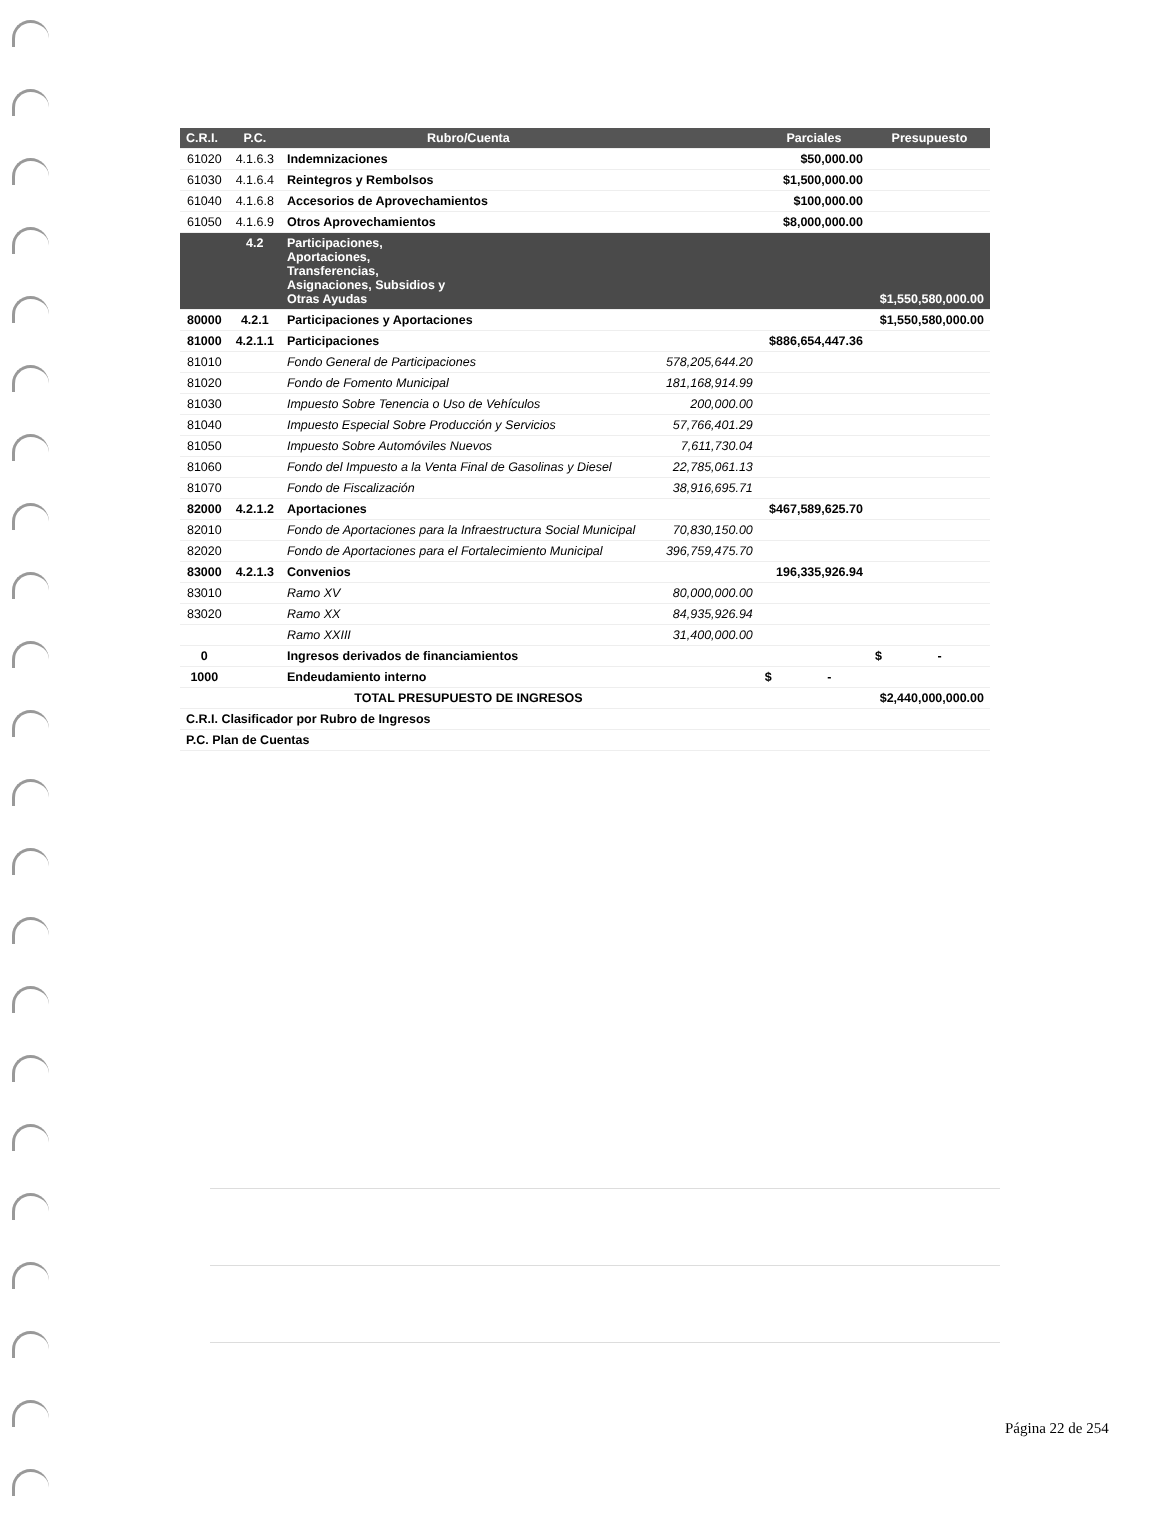| C.R.I. | P.C. | Rubro/Cuenta | | Parciales | Presupuesto |
| --- | --- | --- | --- | --- | --- |
| 61020 | 4.1.6.3 | Indemnizaciones | | $50,000.00 | |
| 61030 | 4.1.6.4 | Reintegros y Rembolsos | | $1,500,000.00 | |
| 61040 | 4.1.6.8 | Accesorios de Aprovechamientos | | $100,000.00 | |
| 61050 | 4.1.6.9 | Otros Aprovechamientos | | $8,000,000.00 | |
| | 4.2 | Participaciones, Aportaciones, Transferencias, Asignaciones, Subsidios y Otras Ayudas | | | $1,550,580,000.00 |
| 80000 | 4.2.1 | Participaciones y Aportaciones | | | $1,550,580,000.00 |
| 81000 | 4.2.1.1 | Participaciones | | $886,654,447.36 | |
| 81010 | | Fondo General de Participaciones | 578,205,644.20 | | |
| 81020 | | Fondo de Fomento Municipal | 181,168,914.99 | | |
| 81030 | | Impuesto Sobre Tenencia o Uso de Vehículos | 200,000.00 | | |
| 81040 | | Impuesto Especial Sobre Producción y Servicios | 57,766,401.29 | | |
| 81050 | | Impuesto Sobre Automóviles Nuevos | 7,611,730.04 | | |
| 81060 | | Fondo del Impuesto a la Venta Final de Gasolinas y Diesel | 22,785,061.13 | | |
| 81070 | | Fondo de Fiscalización | 38,916,695.71 | | |
| 82000 | 4.2.1.2 | Aportaciones | | $467,589,625.70 | |
| 82010 | | Fondo de Aportaciones para la Infraestructura Social Municipal | 70,830,150.00 | | |
| 82020 | | Fondo de Aportaciones para el Fortalecimiento Municipal | 396,759,475.70 | | |
| 83000 | 4.2.1.3 | Convenios | | 196,335,926.94 | |
| 83010 | | Ramo XV | 80,000,000.00 | | |
| 83020 | | Ramo XX | 84,935,926.94 | | |
| | | Ramo XXIII | 31,400,000.00 | | |
| 0 | | Ingresos derivados de financiamientos | | | $ - |
| 1000 | | Endeudamiento interno | | $ - | |
| | | TOTAL PRESUPUESTO DE INGRESOS | | | $2,440,000,000.00 |
| C.R.I. Clasificador por Rubro de Ingresos | | | | | |
| P.C. Plan de Cuentas | | | | | |
Página 22 de 254